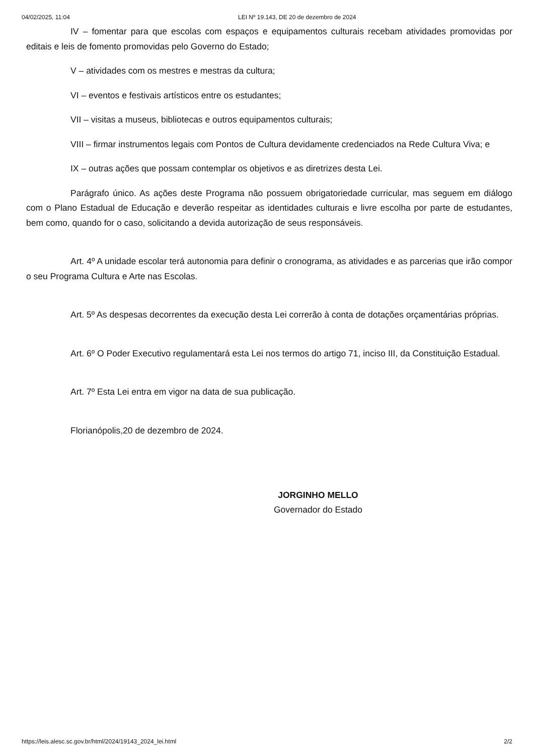04/02/2025, 11:04 LEI Nº 19.143, DE 20 de dezembro de 2024
IV – fomentar para que escolas com espaços e equipamentos culturais recebam atividades promovidas por editais e leis de fomento promovidas pelo Governo do Estado;
V – atividades com os mestres e mestras da cultura;
VI – eventos e festivais artísticos entre os estudantes;
VII – visitas a museus, bibliotecas e outros equipamentos culturais;
VIII – firmar instrumentos legais com Pontos de Cultura devidamente credenciados na Rede Cultura Viva; e
IX – outras ações que possam contemplar os objetivos e as diretrizes desta Lei.
Parágrafo único. As ações deste Programa não possuem obrigatoriedade curricular, mas seguem em diálogo com o Plano Estadual de Educação e deverão respeitar as identidades culturais e livre escolha por parte de estudantes, bem como, quando for o caso, solicitando a devida autorização de seus responsáveis.
Art. 4º A unidade escolar terá autonomia para definir o cronograma, as atividades e as parcerias que irão compor o seu Programa Cultura e Arte nas Escolas.
Art. 5º As despesas decorrentes da execução desta Lei correrão à conta de dotações orçamentárias próprias.
Art. 6º O Poder Executivo regulamentará esta Lei nos termos do artigo 71, inciso III, da Constituição Estadual.
Art. 7º Esta Lei entra em vigor na data de sua publicação.
Florianópolis,20 de dezembro de 2024.
JORGINHO MELLO
Governador do Estado
https://leis.alesc.sc.gov.br/html/2024/19143_2024_lei.html 2/2